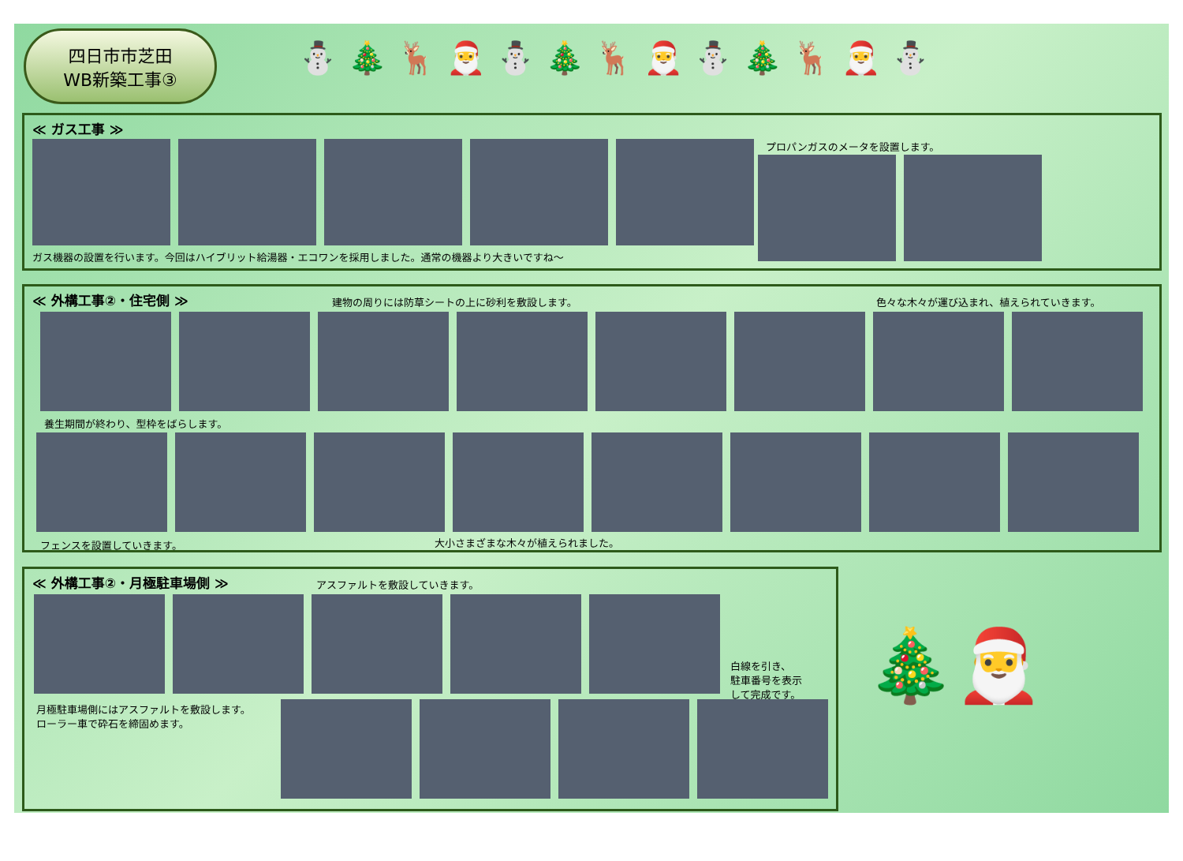四日市市芝田
WB新築工事③
⛄ 🎄 🦌 🎅 ⛄ 🎄 🦌 🎅 ⛄ 🎄 🦌 🎅 ⛄
≪ ガス工事 ≫
プロパンガスのメータを設置します。
ガス機器の設置を行います。今回はハイブリット給湯器・エコワンを採用しました。通常の機器より大きいですね～
≪ 外構工事②・住宅側 ≫
建物の周りには防草シートの上に砂利を敷設します。
色々な木々が運び込まれ、植えられていきます。
養生期間が終わり、型枠をばらします。
大小さまざまな木々が植えられました。
フェンスを設置していきます。
≪ 外構工事②・月極駐車場側 ≫
アスファルトを敷設していきます。
白線を引き、
駐車番号を表示
して完成です。
月極駐車場側にはアスファルトを敷設します。
ローラー車で砕石を締固めます。
🎄🎅